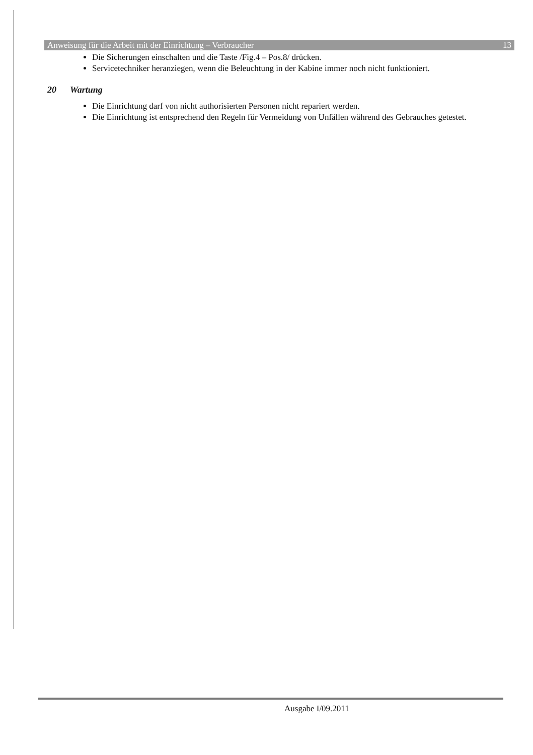Anweisung für die Arbeit mit der Einrichtung – Verbraucher 13
Die Sicherungen einschalten und die Taste /Fig.4 – Pos.8/ drücken.
Servicetechniker heranziegen, wenn die Beleuchtung in der Kabine immer noch nicht funktioniert.
20 Wartung
Die Einrichtung darf von nicht authorisierten Personen nicht repariert werden.
Die Einrichtung ist entsprechend den Regeln für Vermeidung von Unfällen während des Gebrauches getestet.
Ausgabe I/09.2011